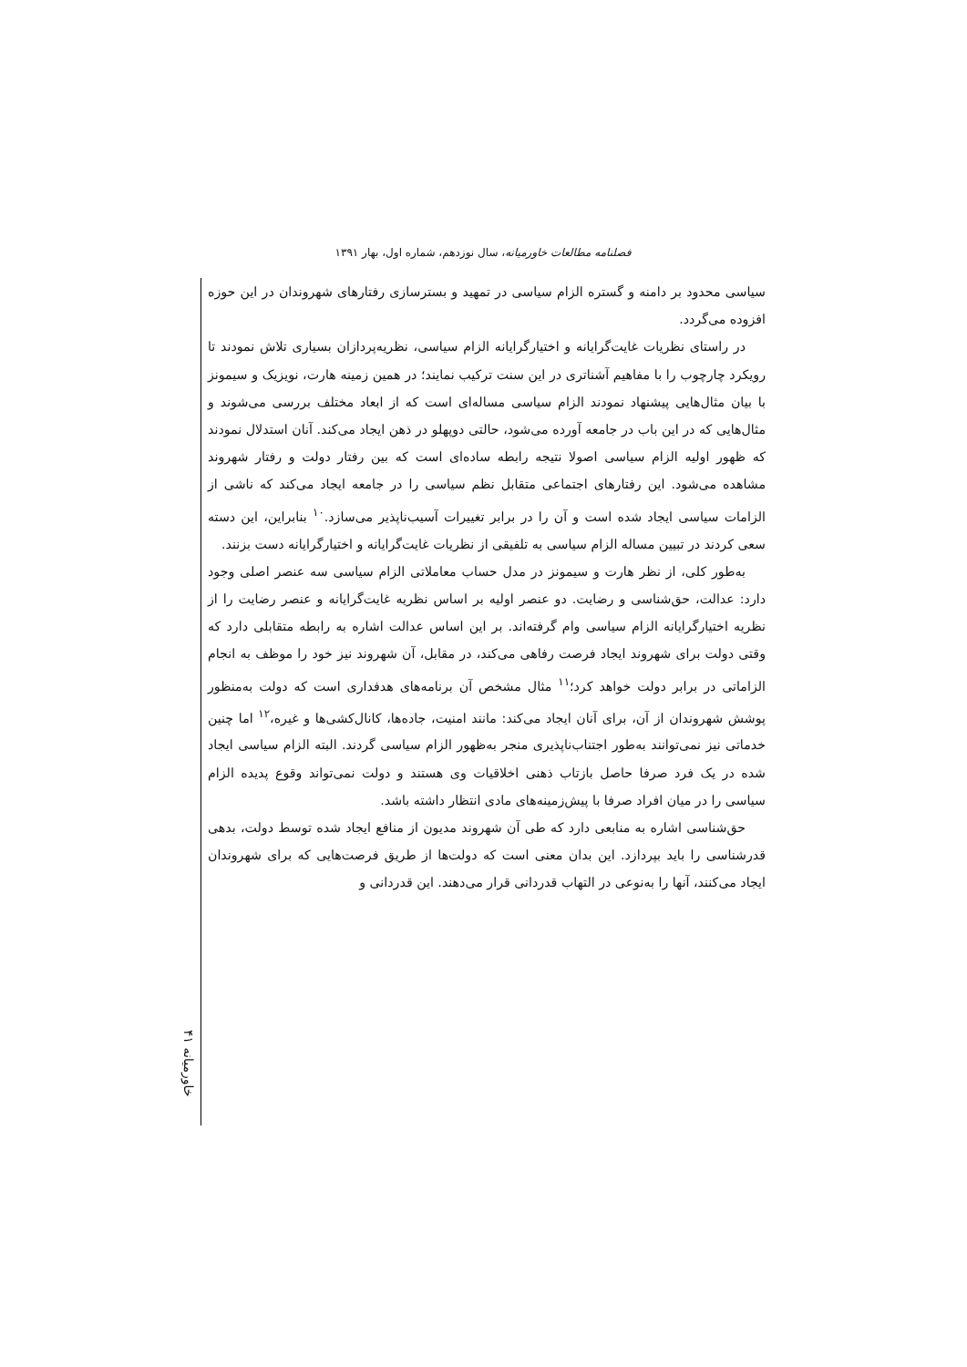فصلنامه مطالعات خاورمیانه، سال نوزدهم، شماره اول، بهار ۱۳۹۱
سیاسی محدود بر دامنه و گستره الزام سیاسی در تمهید و بسترسازی رفتارهای شهروندان در این حوزه افزوده می‌گردد.
در راستای نظریات غایت‌گرایانه و اختیارگرایانه الزام سیاسی، نظریه‌پردازان بسیاری تلاش نمودند تا رویکرد چارچوب را با مفاهیم آشناتری در این سنت ترکیب نمایند؛ در همین زمینه هارت، نویزیک و سیمونز با بیان مثال‌هایی پیشنهاد نمودند الزام سیاسی مساله‌ای است که از ابعاد مختلف بررسی می‌شوند و مثال‌هایی که در این باب در جامعه آورده می‌شود، حالتی دوپهلو در ذهن ایجاد می‌کند. آنان استدلال نمودند که ظهور اولیه الزام سیاسی اصولا نتیجه رابطه ساده‌ای است که بین رفتار دولت و رفتار شهروند مشاهده می‌شود. این رفتارهای اجتماعی متقابل نظم سیاسی را در جامعه ایجاد می‌کند که ناشی از الزامات سیاسی ایجاد شده است و آن را در برابر تغییرات آسیب‌ناپذیر می‌سازد.<sup>۱۰</sup> بنابراین، این دسته سعی کردند در تبیین مساله الزام سیاسی به تلفیقی از نظریات غایت‌گرایانه و اختیارگرایانه دست بزنند.
به‌طور کلی، از نظر هارت و سیمونز در مدل حساب معاملاتی الزام سیاسی سه عنصر اصلی وجود دارد: عدالت، حق‌شناسی و رضایت. دو عنصر اولیه بر اساس نظریه غایت‌گرایانه و عنصر رضایت را از نظریه اختیارگرایانه الزام سیاسی وام گرفته‌اند. بر این اساس عدالت اشاره به رابطه متقابلی دارد که وقتی دولت برای شهروند ایجاد فرصت رفاهی می‌کند، در مقابل، آن شهروند نیز خود را موظف به انجام الزاماتی در برابر دولت خواهد کرد؛<sup>۱۱</sup> مثال مشخص آن برنامه‌های هدفداری است که دولت به‌منظور پوشش شهروندان از آن، برای آنان ایجاد می‌کند: مانند امنیت، جاده‌ها، کانال‌کشی‌ها و غیره،<sup>۱۲</sup> اما چنین خدماتی نیز نمی‌توانند به‌طور اجتناب‌ناپذیری منجر به‌ظهور الزام سیاسی گردند. البته الزام سیاسی ایجاد شده در یک فرد صرفا حاصل بازتاب ذهنی اخلاقیات وی هستند و دولت نمی‌تواند وقوع پدیده الزام سیاسی را در میان افراد صرفا با پیش‌زمینه‌های مادی انتظار داشته باشد.
حق‌شناسی اشاره به منابعی دارد که طی آن شهروند مدیون از منافع ایجاد شده توسط دولت، بدهی قدرشناسی را باید بپردازد. این بدان معنی است که دولت‌ها از طریق فرصت‌هایی که برای شهروندان ایجاد می‌کنند، آنها را به‌نوعی در التهاب قدردانی قرار می‌دهند. این قدردانی و
خاورمیانه ۴۱